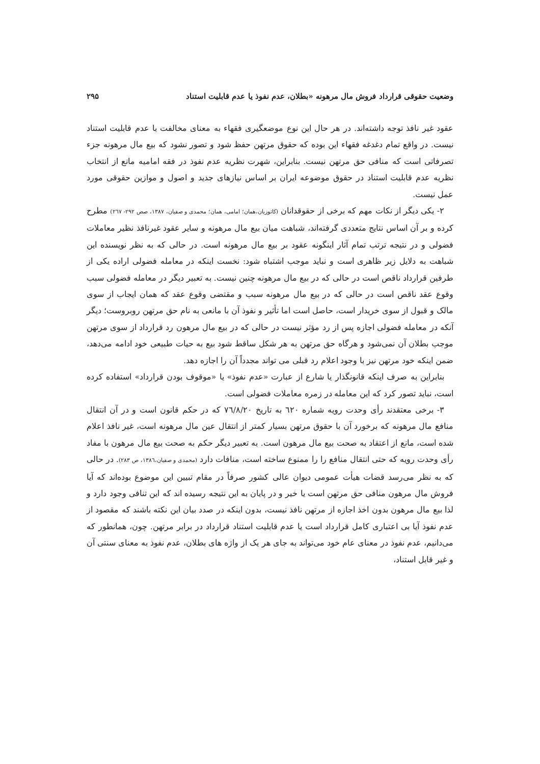وضعیت حقوقی قرارداد فروش مال مرهونه «بطلان، عدم نفوذ یا عدم قابلیت استناد ۲۹۵
عقود غیر نافذ توجه داشته‌اند. در هر حال این نوع موضعگیری فقهاء به معنای مخالفت با عدم قابلیت استناد نیست. در واقع تمام دغدغه فقهاء این بوده که حقوق مرتهن حفظ شود و تصور نشود که بیع مال مرهونه جزء تصرفاتی است که منافی حق مرتهن نیست. بنابراین، شهرت نظریه عدم نفوذ در فقه امامیه مانع از انتخاب نظریه عدم قابلیت استناد در حقوق موضوعه ایران بر اساس نیازهای جدید و اصول و موازین حقوقی مورد عمل نیست.
۲- یکی دیگر از نکات مهم که برخی از حقوقدانان (کاتوزیان،همان؛ امامی، همان؛ محمدی و صفیان، ۱۳۸۷، صص ۲۹۲- ۲٦۷) مطرح کرده و بر آن اساس نتایج متعددی گرفته‌اند، شباهت میان بیع مال مرهونه و سایر عقود غیرنافذ نظیر معاملات فضولی و در نتیجه ترتب تمام آثار اینگونه عقود بر بیع مال مرهونه است. در حالی که به نظر نویسنده این شباهت به دلایل زیر ظاهری است و نباید موجب اشتباه شود: نخست اینکه در معامله فضولی اراده یکی از طرفین قرارداد ناقص است در حالی که در بیع مال مرهونه چنین نیست. به تعبیر دیگر در معامله فضولی سبب وقوع عقد ناقص است در حالی که در بیع مال مرهونه سبب و مقتضی وقوع عقد که همان ایجاب از سوی مالک و قبول از سوی خریدار است، حاصل است اما تأثیر و نفوذ آن با مانعی به نام حق مرتهن روبروست؛ دیگر آنکه در معامله فضولی اجازه پس از رد مؤثر نیست در حالی که در بیع مال مرهون رد قرارداد از سوی مرتهن موجب بطلان آن نمی‌شود و هرگاه حق مرتهن به هر شکل ساقط شود بیع به حیات طبیعی خود ادامه می‌دهد، ضمن اینکه خود مرتهن نیز با وجود اعلام رد قبلی می تواند مجدداً آن را اجازه دهد.
بنابراین به صرف اینکه قانونگذار یا شارع از عبارت «عدم نفوذ» یا «موقوف بودن قرارداد» استفاده کرده است، نباید تصور کرد که این معامله در زمره معاملات فضولی است.
۳- برخی معتقدند رأی وحدت رویه شماره ٦۲۰ به تاریخ ۷٦/۸/۲۰ که در حکم قانون است و در آن انتقال منافع مال مرهونه که برخورد آن با حقوق مرتهن بسیار کمتر از انتقال عین مال مرهونه است، غیر نافذ اعلام شده است، مانع از اعتقاد به صحت بیع مال مرهون است. به تعبیر دیگر حکم به صحت بیع مال مرهون با مفاد رأی وحدت رویه که حتی انتقال منافع را را ممنوع ساخته است، منافات دارد (محمدی و صفیان،۱۳۸٦، ص ۲۸۳). در حالی که به نظر می‌رسد قضات هیأت عمومی دیوان عالی کشور صرفاً در مقام تبیین این موضوع بوده‌اند که آیا فروش مال مرهون منافی حق مرتهن است یا خیر و در پایان به این نتیجه رسیده اند که این تنافی وجود دارد و لذا بیع مال مرهون بدون اخذ اجازه از مرتهن نافذ نیست، بدون اینکه در صدد بیان این نکته باشند که مقصود از عدم نفوذ آیا بی اعتباری کامل قرارداد است یا عدم قابلیت استناد قرارداد در برابر مرتهن. چون، همانطور که می‌دانیم، عدم نفوذ در معنای عام خود می‌تواند به جای هر یک از واژه های بطلان، عدم نفوذ به معنای سنتی آن و غیر قابل استناد،